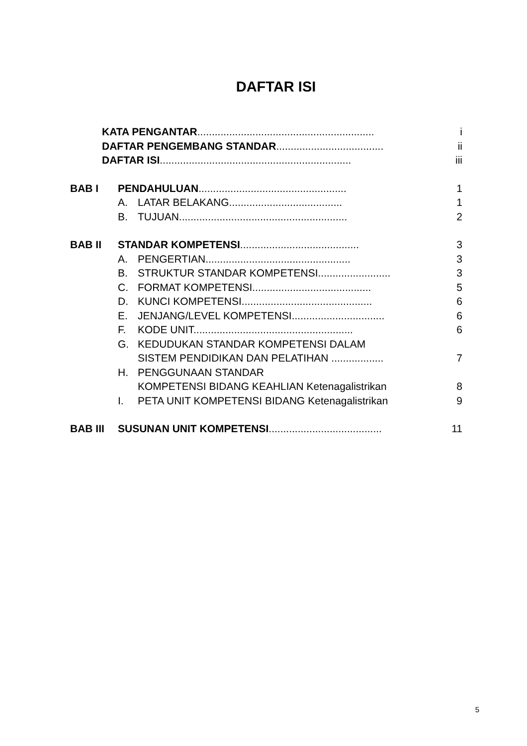DAFTAR ISI
| KATA PENGANTAR ............................................................. | i |
| DAFTAR PENGEMBANG STANDAR ..................................... | ii |
| DAFTAR ISI .................................................................. | iii |
| BAB I | PENDAHULUAN ................................................... | | 1 |
| | A. | LATAR BELAKANG....................................... | 1 |
| | B. | TUJUAN.......................................................... | 2 |
| BAB II | STANDAR KOMPETENSI ......................................... | | 3 |
| | A. | PENGERTIAN.................................................. | 3 |
| | B. | STRUKTUR STANDAR KOMPETENSI......................... | 3 |
| | C. | FORMAT KOMPETENSI......................................... | 5 |
| | D. | KUNCI KOMPETENSI............................................. | 6 |
| | E. | JENJANG/LEVEL KOMPETENSI................................ | 6 |
| | F. | KODE UNIT....................................................... | 6 |
| | G. | KEDUDUKAN STANDAR KOMPETENSI DALAM SISTEM PENDIDIKAN DAN PELATIHAN .................. | 7 |
| | H. | PENGGUNAAN STANDAR KOMPETENSI BIDANG KEAHLIAN Ketenagalistrikan | 8 |
| | I. | PETA UNIT KOMPETENSI BIDANG Ketenagalistrikan | 9 |
| BAB III | SUSUNAN UNIT KOMPETENSI ....................................... | | 11 |
5